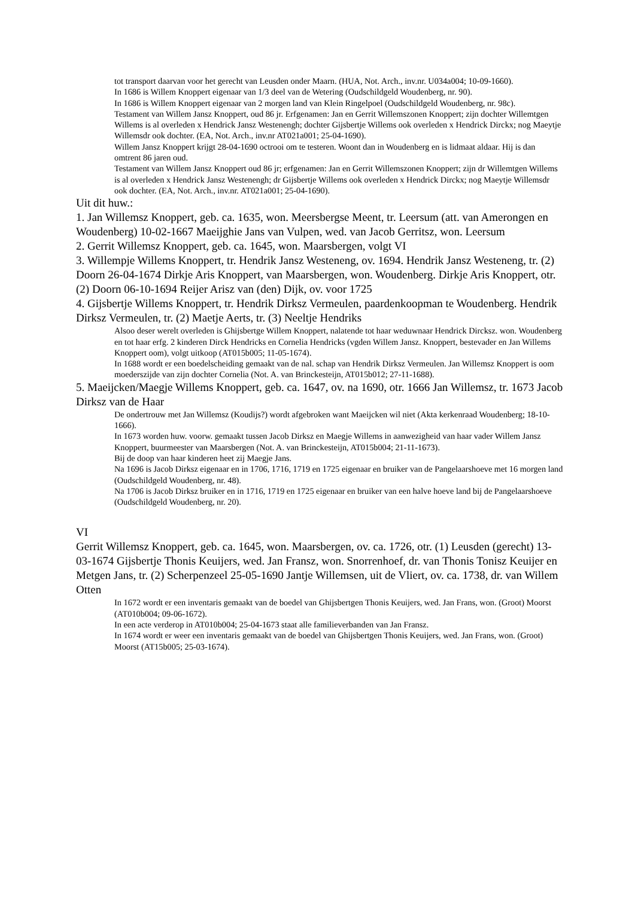tot transport daarvan voor het gerecht van Leusden onder Maarn. (HUA, Not. Arch., inv.nr. U034a004; 10-09-1660).
In 1686 is Willem Knoppert eigenaar van 1/3 deel van de Wetering (Oudschildgeld Woudenberg, nr. 90).
In 1686 is Willem Knoppert eigenaar van 2 morgen land van Klein Ringelpoel (Oudschildgeld Woudenberg, nr. 98c).
Testament van Willem Jansz Knoppert, oud 86 jr. Erfgenamen: Jan en Gerrit Willemszonen Knoppert; zijn dochter Willemtgen Willems is al overleden x Hendrick Jansz Westenengh; dochter Gijsbertje Willems ook overleden x Hendrick Dirckx; nog Maeytje Willemsdr ook dochter. (EA, Not. Arch., inv.nr AT021a001; 25-04-1690).
Willem Jansz Knoppert krijgt 28-04-1690 octrooi om te testeren. Woont dan in Woudenberg en is lidmaat aldaar. Hij is dan omtrent 86 jaren oud.
Testament van Willem Jansz Knoppert oud 86 jr; erfgenamen: Jan en Gerrit Willemszonen Knoppert; zijn dr Willemtgen Willems is al overleden x Hendrick Jansz Westenengh; dr Gijsbertje Willems ook overleden x Hendrick Dirckx; nog Maeytje Willemsdr ook dochter. (EA, Not. Arch., inv.nr. AT021a001; 25-04-1690).
Uit dit huw.:
1. Jan Willemsz Knoppert, geb. ca. 1635, won. Meersbergse Meent, tr. Leersum (att. van Amerongen en Woudenberg) 10-02-1667 Maeijghie Jans van Vulpen, wed. van Jacob Gerritsz, won. Leersum
2. Gerrit Willemsz Knoppert, geb. ca. 1645, won. Maarsbergen, volgt VI
3. Willempje Willems Knoppert, tr. Hendrik Jansz Westeneng, ov. 1694. Hendrik Jansz Westeneng, tr. (2) Doorn 26-04-1674 Dirkje Aris Knoppert, van Maarsbergen, won. Woudenberg. Dirkje Aris Knoppert, otr. (2) Doorn 06-10-1694 Reijer Arisz van (den) Dijk, ov. voor 1725
4. Gijsbertje Willems Knoppert, tr. Hendrik Dirksz Vermeulen, paardenkoopman te Woudenberg. Hendrik Dirksz Vermeulen, tr. (2) Maetje Aerts, tr. (3) Neeltje Hendriks
Alsoo deser werelt overleden is Ghijsbertge Willem Knoppert, nalatende tot haar weduwnaar Hendrick Dircksz. won. Woudenberg en tot haar erfg. 2 kinderen Dirck Hendricks en Cornelia Hendricks (vgden Willem Jansz. Knoppert, bestevader en Jan Willems Knoppert oom), volgt uitkoop (AT015b005; 11-05-1674).
In 1688 wordt er een boedelscheiding gemaakt van de nal. schap van Hendrik Dirksz Vermeulen. Jan Willemsz Knoppert is oom moederszijde van zijn dochter Cornelia (Not. A. van Brinckesteijn, AT015b012; 27-11-1688).
5. Maeijcken/Maegje Willems Knoppert, geb. ca. 1647, ov. na 1690, otr. 1666 Jan Willemsz, tr. 1673 Jacob Dirksz van de Haar
De ondertrouw met Jan Willemsz (Koudijs?) wordt afgebroken want Maeijcken wil niet (Akta kerkenraad Woudenberg; 18-10-1666).
In 1673 worden huw. voorw. gemaakt tussen Jacob Dirksz en Maegje Willems in aanwezigheid van haar vader Willem Jansz Knoppert, buurmeester van Maarsbergen (Not. A. van Brinckesteijn, AT015b004; 21-11-1673).
Bij de doop van haar kinderen heet zij Maegje Jans.
Na 1696 is Jacob Dirksz eigenaar en in 1706, 1716, 1719 en 1725 eigenaar en bruiker van de Pangelaarshoeve met 16 morgen land (Oudschildgeld Woudenberg, nr. 48).
Na 1706 is Jacob Dirksz bruiker en in 1716, 1719 en 1725 eigenaar en bruiker van een halve hoeve land bij de Pangelaarshoeve (Oudschildgeld Woudenberg, nr. 20).
VI
Gerrit Willemsz Knoppert, geb. ca. 1645, won. Maarsbergen, ov. ca. 1726, otr. (1) Leusden (gerecht) 13-03-1674 Gijsbertje Thonis Keuijers, wed. Jan Fransz, won. Snorrenhoef, dr. van Thonis Tonisz Keuijer en Metgen Jans, tr. (2) Scherpenzeel 25-05-1690 Jantje Willemsen, uit de Vliert, ov. ca. 1738, dr. van Willem Otten
In 1672 wordt er een inventaris gemaakt van de boedel van Ghijsbertgen Thonis Keuijers, wed. Jan Frans, won. (Groot) Moorst (AT010b004; 09-06-1672).
In een acte verderop in AT010b004; 25-04-1673 staat alle familieverbanden van Jan Fransz.
In 1674 wordt er weer een inventaris gemaakt van de boedel van Ghijsbertgen Thonis Keuijers, wed. Jan Frans, won. (Groot) Moorst (AT15b005; 25-03-1674).